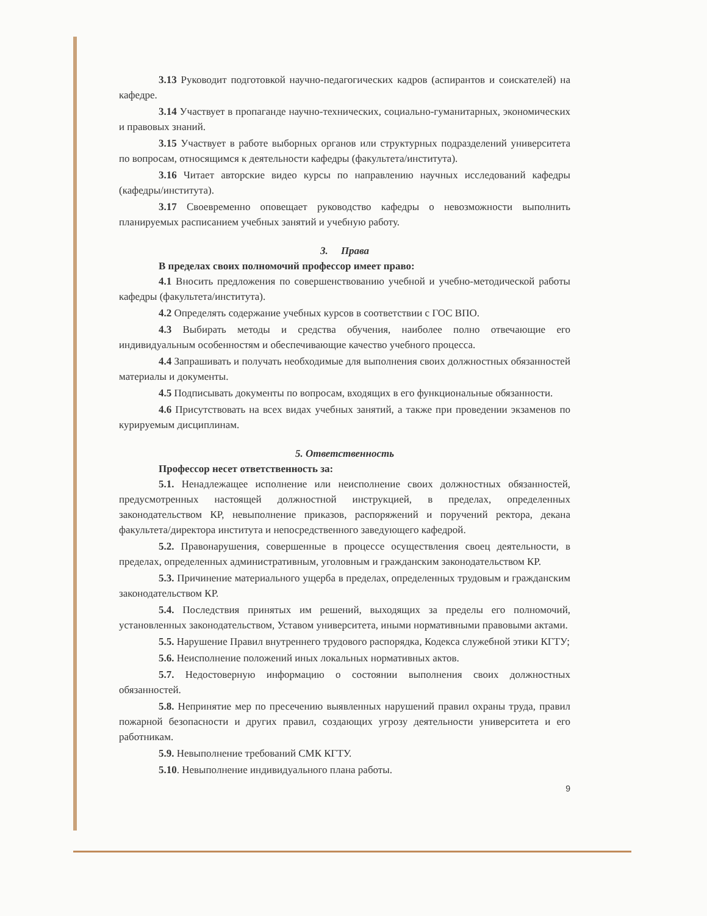3.13 Руководит подготовкой научно-педагогических кадров (аспирантов и соискателей) на кафедре.
3.14 Участвует в пропаганде научно-технических, социально-гуманитарных, экономических и правовых знаний.
3.15 Участвует в работе выборных органов или структурных подразделений университета по вопросам, относящимся к деятельности кафедры (факультета/института).
3.16 Читает авторские видео курсы по направлению научных исследований кафедры (кафедры/института).
3.17 Своевременно оповещает руководство кафедры о невозможности выполнить планируемых расписанием учебных занятий и учебную работу.
3. Права
В пределах своих полномочий профессор имеет право:
4.1 Вносить предложения по совершенствованию учебной и учебно-методической работы кафедры (факультета/института).
4.2 Определять содержание учебных курсов в соответствии с ГОС ВПО.
4.3 Выбирать методы и средства обучения, наиболее полно отвечающие его индивидуальным особенностям и обеспечивающие качество учебного процесса.
4.4 Запрашивать и получать необходимые для выполнения своих должностных обязанностей материалы и документы.
4.5 Подписывать документы по вопросам, входящих в его функциональные обязанности.
4.6 Присутствовать на всех видах учебных занятий, а также при проведении экзаменов по курируемым дисциплинам.
5. Ответственность
Профессор несет ответственность за:
5.1. Ненадлежащее исполнение или неисполнение своих должностных обязанностей, предусмотренных настоящей должностной инструкцией, в пределах, определенных законодательством КР, невыполнение приказов, распоряжений и поручений ректора, декана факультета/директора института и непосредственного заведующего кафедрой.
5.2. Правонарушения, совершенные в процессе осуществления своец деятельности, в пределах, определенных административным, уголовным и гражданским законодательством КР.
5.3. Причинение материального ущерба в пределах, определенных трудовым и гражданским законодательством КР.
5.4. Последствия принятых им решений, выходящих за пределы его полномочий, установленных законодательством, Уставом университета, иными нормативными правовыми актами.
5.5. Нарушение Правил внутреннего трудового распорядка, Кодекса служебной этики КГТУ;
5.6. Неисполнение положений иных локальных нормативных актов.
5.7. Недостоверную информацию о состоянии выполнения своих должностных обязанностей.
5.8. Непринятие мер по пресечению выявленных нарушений правил охраны труда, правил пожарной безопасности и других правил, создающих угрозу деятельности университета и его работникам.
5.9. Невыполнение требований СМК КГТУ.
5.10. Невыполнение индивидуального плана работы.
9